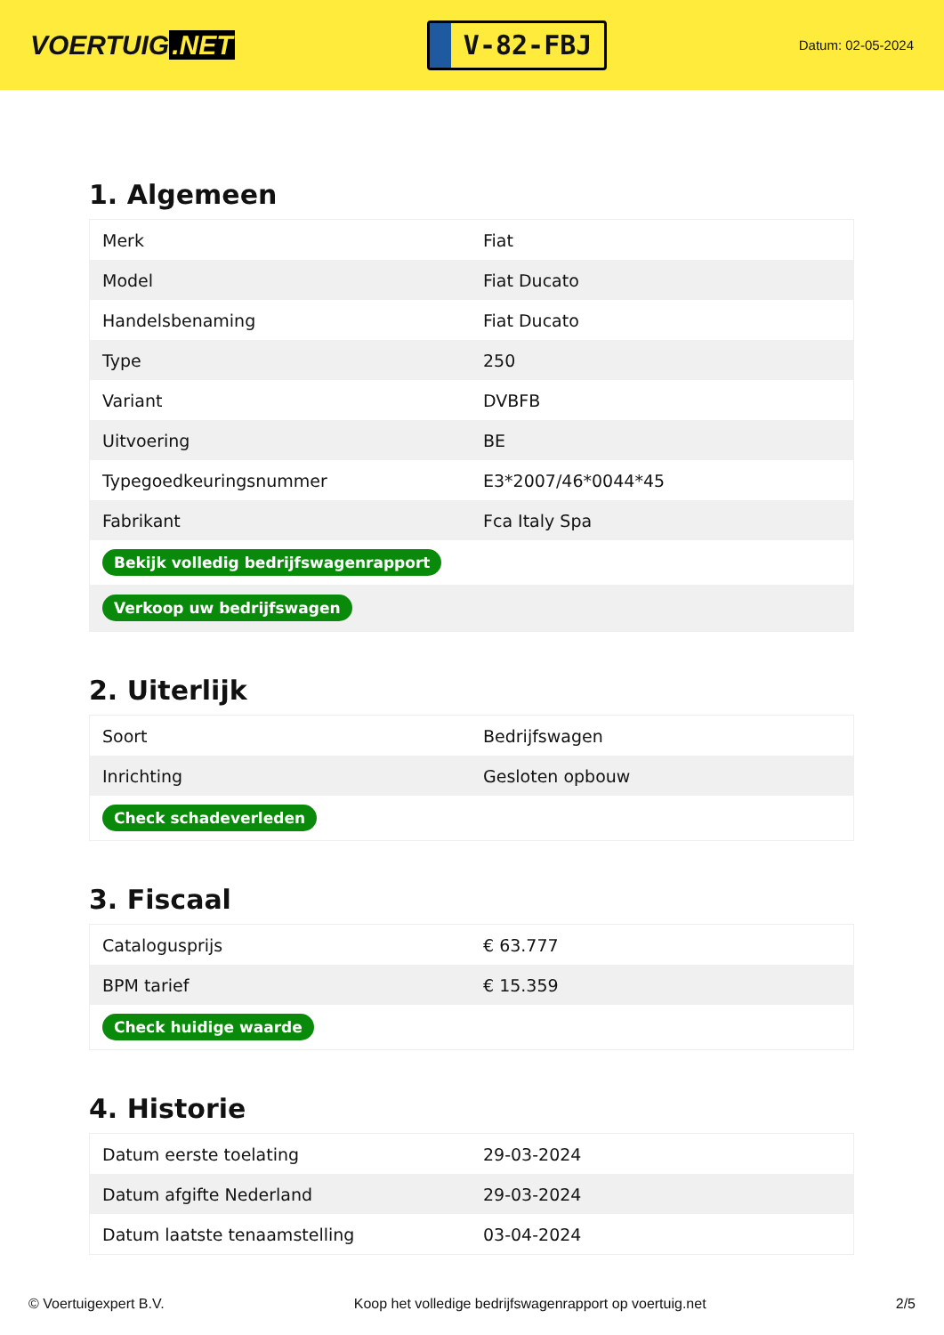VOERTUIG.NET
V-82-FBJ
Datum: 02-05-2024
1. Algemeen
| Merk | Fiat |
| Model | Fiat Ducato |
| Handelsbenaming | Fiat Ducato |
| Type | 250 |
| Variant | DVBFB |
| Uitvoering | BE |
| Typegoedkeuringsnummer | E3*2007/46*0044*45 |
| Fabrikant | Fca Italy Spa |
| Bekijk volledig bedrijfswagenrapport | |
| Verkoop uw bedrijfswagen | |
2. Uiterlijk
| Soort | Bedrijfswagen |
| Inrichting | Gesloten opbouw |
| Check schadeverleden | |
3. Fiscaal
| Catalogusprijs | € 63.777 |
| BPM tarief | € 15.359 |
| Check huidige waarde | |
4. Historie
| Datum eerste toelating | 29-03-2024 |
| Datum afgifte Nederland | 29-03-2024 |
| Datum laatste tenaamstelling | 03-04-2024 |
© Voertuigexpert B.V. Koop het volledige bedrijfswagenrapport op voertuig.net 2/5